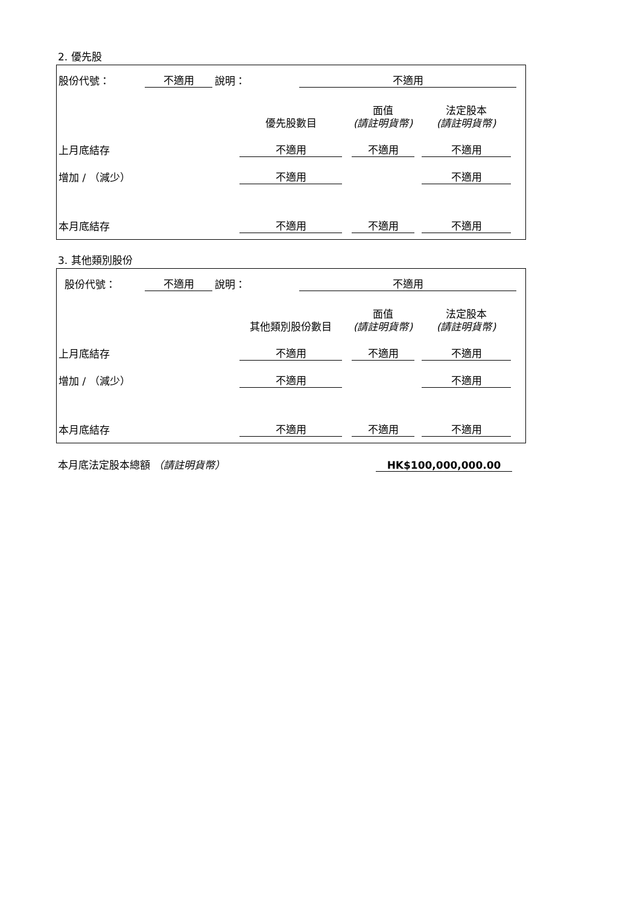2. 優先股
| 股份代號： | 不適用 | 說明： | 不適用 | |
| | 優先股數目 | | 面值 (請註明貨幣) | | 法定股本 (請註明貨幣) | |
| 上月底結存 | 不適用 | | 不適用 | | 不適用 | |
| 增加 / （減少） | 不適用 | | | | 不適用 | |
| 本月底結存 | 不適用 | | 不適用 | | 不適用 | |
3. 其他類別股份
| 股份代號： | 不適用 | 說明： | 不適用 | |
| | 其他類別股份數目 | | 面值 (請註明貨幣) | | 法定股本 (請註明貨幣) | |
| 上月底結存 | 不適用 | | 不適用 | | 不適用 | |
| 增加 / （減少） | 不適用 | | | | 不適用 | |
| 本月底結存 | 不適用 | | 不適用 | | 不適用 | |
| 本月底法定股本總額 （請註明貨幣） | HK$100,000,000.00 | |